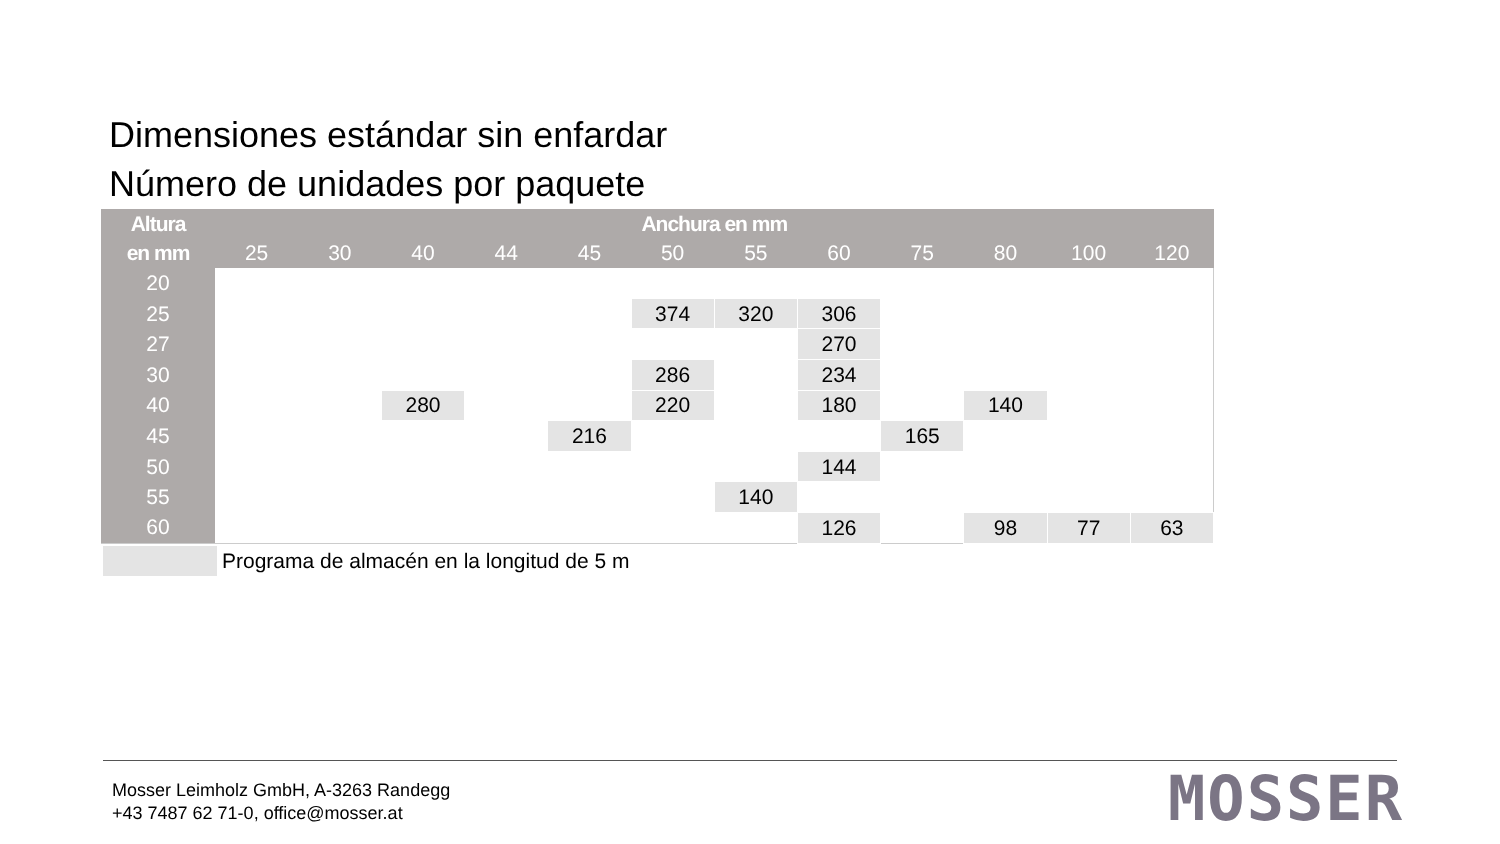Dimensiones estándar sin enfardar
Número de unidades por paquete
| Altura | Anchura en mm | | | | | | | | | | | |
| --- | --- | --- | --- | --- | --- | --- | --- | --- | --- | --- | --- | --- |
| en mm | 25 | 30 | 40 | 44 | 45 | 50 | 55 | 60 | 75 | 80 | 100 | 120 |
| 20 | | | | | | | | | | | | |
| 25 | | | | | | 374 | 320 | 306 | | | | |
| 27 | | | | | | | | 270 | | | | |
| 30 | | | | | | 286 | | 234 | | | | |
| 40 | | | 280 | | | 220 | | 180 | | 140 | | |
| 45 | | | | | 216 | | | | 165 | | | |
| 50 | | | | | | | | 144 | | | | |
| 55 | | | | | | | 140 | | | | | |
| 60 | | | | | | | | 126 | | 98 | 77 | 63 |
Programa de almacén en la longitud de 5 m
Mosser Leimholz GmbH, A-3263 Randegg
+43 7487 62 71-0, office@mosser.at
MOSSER